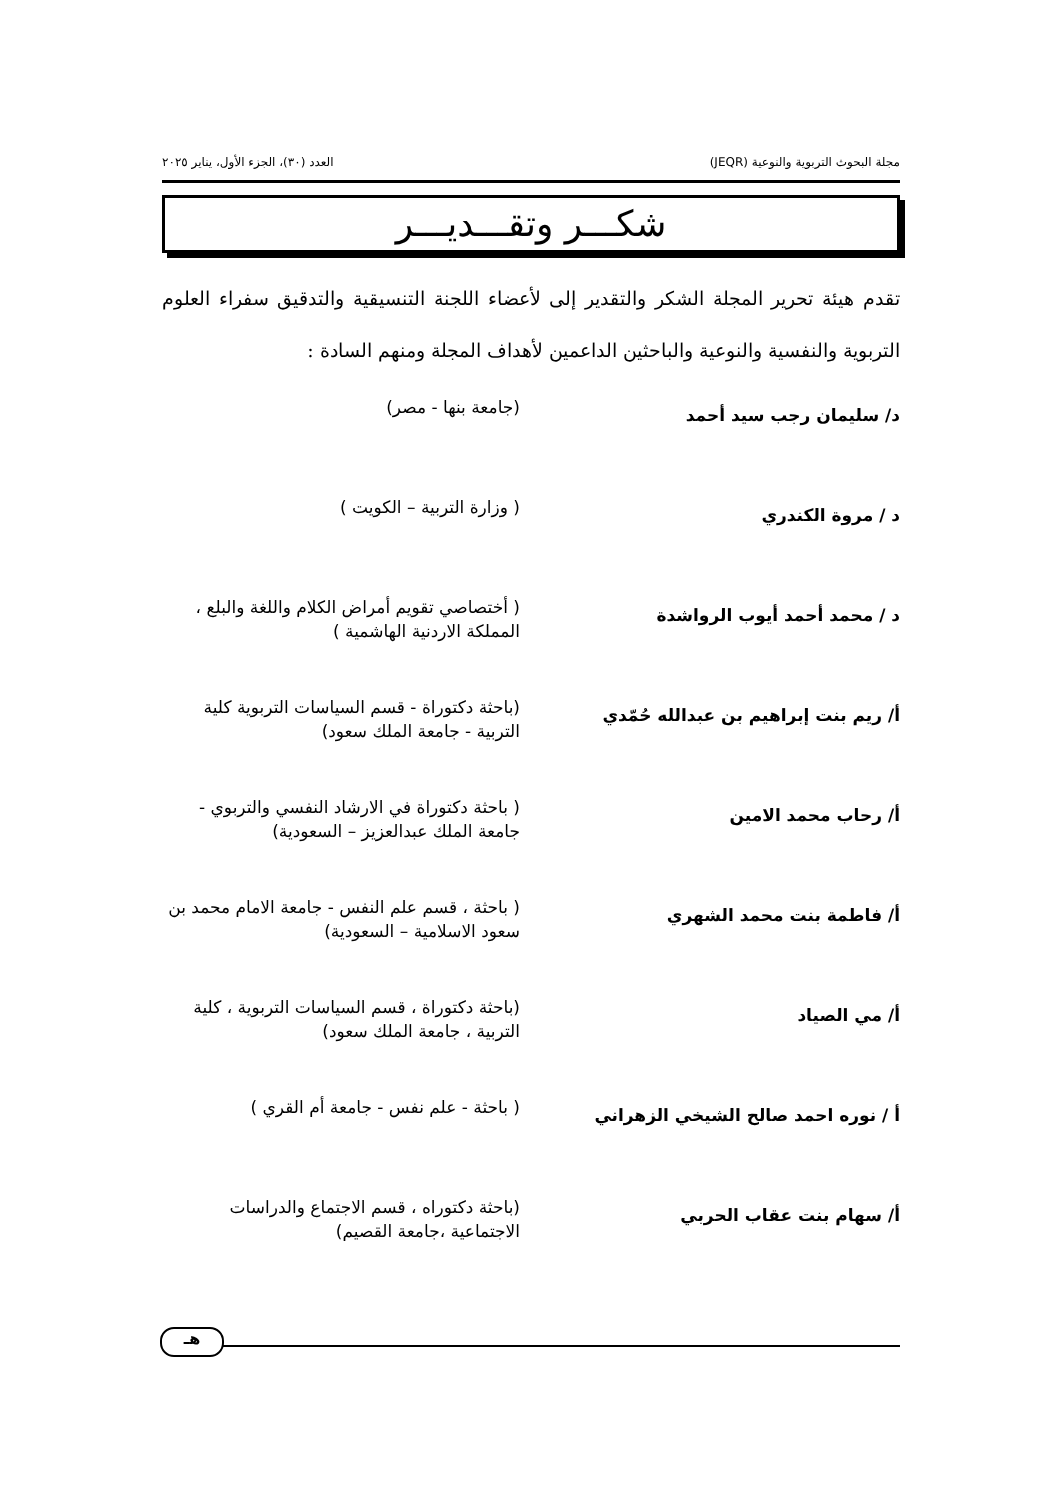مجلة البحوث التربوية والنوعية (JEQR) العدد (٣٠)، الجزء الأول، يناير ٢٠٢٥
شكـــر وتقـــديـــر
تقدم هيئة تحرير المجلة الشكر والتقدير إلى لأعضاء اللجنة التنسيقية والتدقيق سفراء العلوم التربوية والنفسية والنوعية والباحثين الداعمين لأهداف المجلة ومنهم السادة :
| د/ سليمان رجب سيد أحمد | (جامعة بنها - مصر) |
| د / مروة الكندري | ( وزارة التربية – الكويت ) |
| د / محمد أحمد أيوب الرواشدة | ( أختصاصي تقويم أمراض الكلام واللغة والبلع ، المملكة الاردنية الهاشمية ) |
| أ/ ريم بنت إبراهيم بن عبدالله حُمّدي | (باحثة دكتوراة - قسم السياسات التربوية كلية التربية - جامعة الملك سعود) |
| أ/ رحاب محمد الامين | ( باحثة دكتوراة في الارشاد النفسي والتربوي - جامعة الملك عبدالعزيز – السعودية) |
| أ/ فاطمة بنت محمد الشهري | ( باحثة ، قسم علم النفس - جامعة الامام محمد بن سعود الاسلامية – السعودية) |
| أ/ مي الصياد | (باحثة دكتوراة ، قسم السياسات التربوية ، كلية التربية ، جامعة الملك سعود) |
| أ / نوره احمد صالح الشيخي الزهراني | ( باحثة - علم نفس - جامعة أم القري ) |
| أ/ سهام بنت عقاب الحربي | (باحثة دكتوراه ، قسم الاجتماع والدراسات الاجتماعية ،جامعة القصيم) |
هـ